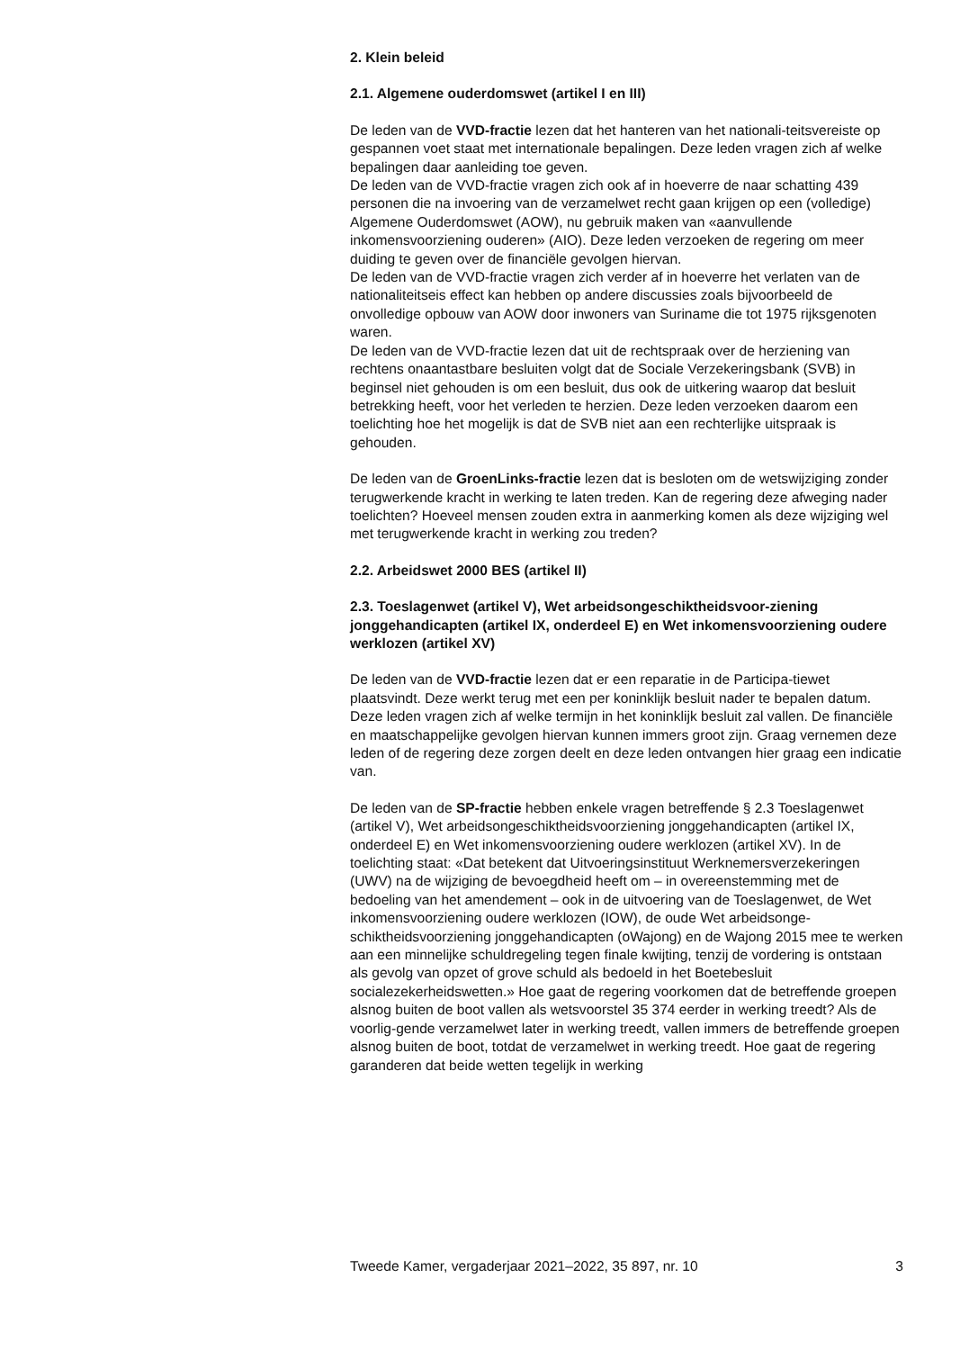2. Klein beleid
2.1. Algemene ouderdomswet (artikel I en III)
De leden van de VVD-fractie lezen dat het hanteren van het nationali-teitsvereiste op gespannen voet staat met internationale bepalingen. Deze leden vragen zich af welke bepalingen daar aanleiding toe geven.
De leden van de VVD-fractie vragen zich ook af in hoeverre de naar schatting 439 personen die na invoering van de verzamelwet recht gaan krijgen op een (volledige) Algemene Ouderdomswet (AOW), nu gebruik maken van «aanvullende inkomensvoorziening ouderen» (AIO). Deze leden verzoeken de regering om meer duiding te geven over de financiële gevolgen hiervan.
De leden van de VVD-fractie vragen zich verder af in hoeverre het verlaten van de nationaliteitseis effect kan hebben op andere discussies zoals bijvoorbeeld de onvolledige opbouw van AOW door inwoners van Suriname die tot 1975 rijksgenoten waren.
De leden van de VVD-fractie lezen dat uit de rechtspraak over de herziening van rechtens onaantastbare besluiten volgt dat de Sociale Verzekeringsbank (SVB) in beginsel niet gehouden is om een besluit, dus ook de uitkering waarop dat besluit betrekking heeft, voor het verleden te herzien. Deze leden verzoeken daarom een toelichting hoe het mogelijk is dat de SVB niet aan een rechterlijke uitspraak is gehouden.
De leden van de GroenLinks-fractie lezen dat is besloten om de wetswijziging zonder terugwerkende kracht in werking te laten treden. Kan de regering deze afweging nader toelichten? Hoeveel mensen zouden extra in aanmerking komen als deze wijziging wel met terugwerkende kracht in werking zou treden?
2.2. Arbeidswet 2000 BES (artikel II)
2.3. Toeslagenwet (artikel V), Wet arbeidsongeschiktheidsvoor-ziening jonggehandicapten (artikel IX, onderdeel E) en Wet inkomensvoorziening oudere werklozen (artikel XV)
De leden van de VVD-fractie lezen dat er een reparatie in de Participa-tiewet plaatsvindt. Deze werkt terug met een per koninklijk besluit nader te bepalen datum. Deze leden vragen zich af welke termijn in het koninklijk besluit zal vallen. De financiële en maatschappelijke gevolgen hiervan kunnen immers groot zijn. Graag vernemen deze leden of de regering deze zorgen deelt en deze leden ontvangen hier graag een indicatie van.
De leden van de SP-fractie hebben enkele vragen betreffende § 2.3 Toeslagenwet (artikel V), Wet arbeidsongeschiktheidsvoorziening jonggehandicapten (artikel IX, onderdeel E) en Wet inkomensvoorziening oudere werklozen (artikel XV). In de toelichting staat: «Dat betekent dat Uitvoeringsinstituut Werknemersverzekeringen (UWV) na de wijziging de bevoegdheid heeft om – in overeenstemming met de bedoeling van het amendement – ook in de uitvoering van de Toeslagenwet, de Wet inkomensvoorziening oudere werklozen (IOW), de oude Wet arbeidsonge-schiktheidsvoorziening jonggehandicapten (oWajong) en de Wajong 2015 mee te werken aan een minnelijke schuldregeling tegen finale kwijting, tenzij de vordering is ontstaan als gevolg van opzet of grove schuld als bedoeld in het Boetebesluit socialezekerheidswetten.» Hoe gaat de regering voorkomen dat de betreffende groepen alsnog buiten de boot vallen als wetsvoorstel 35 374 eerder in werking treedt? Als de voorlig-gende verzamelwet later in werking treedt, vallen immers de betreffende groepen alsnog buiten de boot, totdat de verzamelwet in werking treedt. Hoe gaat de regering garanderen dat beide wetten tegelijk in werking
Tweede Kamer, vergaderjaar 2021–2022, 35 897, nr. 10 3